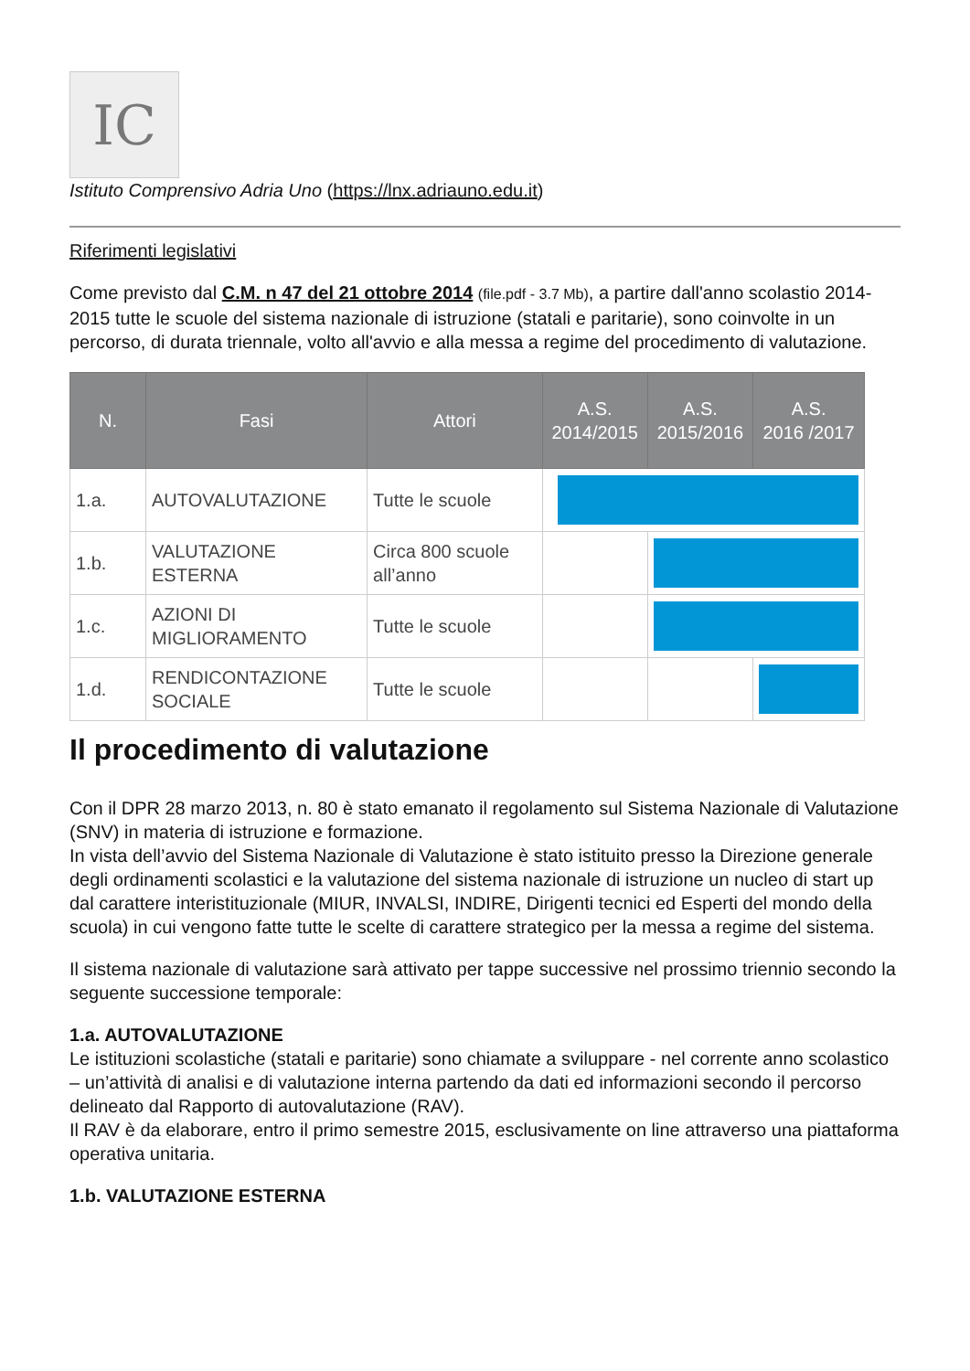IC
Istituto Comprensivo Adria Uno (https://lnx.adriauno.edu.it)
Riferimenti legislativi
Come previsto dal C.M. n 47 del 21 ottobre 2014 (file.pdf - 3.7 Mb), a partire dall'anno scolastio 2014-2015 tutte le scuole del sistema nazionale di istruzione (statali e paritarie), sono coinvolte in un percorso, di durata triennale, volto all'avvio e alla messa a regime del procedimento di valutazione.
| N. | Fasi | Attori | A.S. 2014/2015 | A.S. 2015/2016 | A.S. 2016 /2017 |
| --- | --- | --- | --- | --- | --- |
| 1.a. | AUTOVALUTAZIONE | Tutte le scuole | | | |
| 1.b. | VALUTAZIONE ESTERNA | Circa 800 scuole all’anno | | | |
| 1.c. | AZIONI DI MIGLIORAMENTO | Tutte le scuole | | | |
| 1.d. | RENDICONTAZIONE SOCIALE | Tutte le scuole | | | |
Il procedimento di valutazione
Con il DPR 28 marzo 2013, n. 80 è stato emanato il regolamento sul Sistema Nazionale di Valutazione (SNV) in materia di istruzione e formazione.
In vista dell’avvio del Sistema Nazionale di Valutazione è stato istituito presso la Direzione generale degli ordinamenti scolastici e la valutazione del sistema nazionale di istruzione un nucleo di start up dal carattere interistituzionale (MIUR, INVALSI, INDIRE, Dirigenti tecnici ed Esperti del mondo della scuola) in cui vengono fatte tutte le scelte di carattere strategico per la messa a regime del sistema.
Il sistema nazionale di valutazione sarà attivato per tappe successive nel prossimo triennio secondo la seguente successione temporale:
1.a. AUTOVALUTAZIONE
Le istituzioni scolastiche (statali e paritarie) sono chiamate a sviluppare - nel corrente anno scolastico – un’attività di analisi e di valutazione interna partendo da dati ed informazioni secondo il percorso delineato dal Rapporto di autovalutazione (RAV).
Il RAV è da elaborare, entro il primo semestre 2015, esclusivamente on line attraverso una piattaforma operativa unitaria.
1.b. VALUTAZIONE ESTERNA